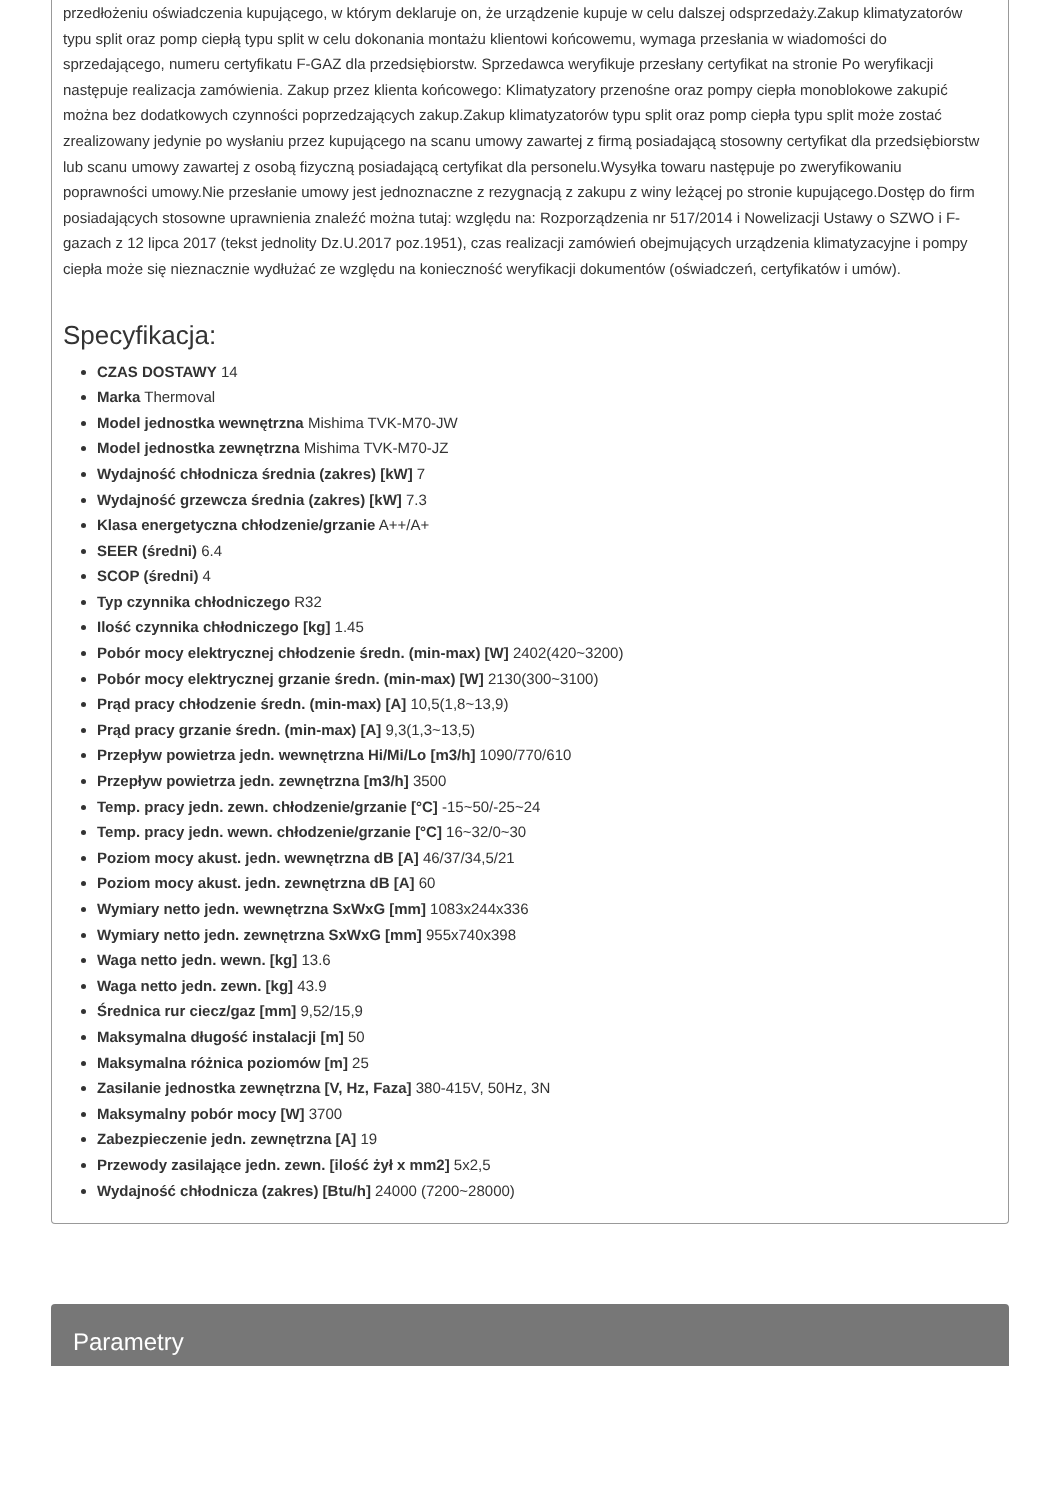przedłożeniu oświadczenia kupującego, w którym deklaruje on, że urządzenie kupuje w celu dalszej odsprzedaży.Zakup klimatyzatorów typu split oraz pomp ciepłą typu split w celu dokonania montażu klientowi końcowemu, wymaga przesłania w wiadomości do sprzedającego, numeru certyfikatu F-GAZ dla przedsiębiorstw. Sprzedawca weryfikuje przesłany certyfikat na stronie Po weryfikacji następuje realizacja zamówienia. Zakup przez klienta końcowego: Klimatyzatory przenośne oraz pompy ciepła monoblokowe zakupić można bez dodatkowych czynności poprzedzających zakup.Zakup klimatyzatorów typu split oraz pomp ciepła typu split może zostać zrealizowany jedynie po wysłaniu przez kupującego na scanu umowy zawartej z firmą posiadającą stosowny certyfikat dla przedsiębiorstw lub scanu umowy zawartej z osobą fizyczną posiadającą certyfikat dla personelu.Wysyłka towaru następuje po zweryfikowaniu poprawności umowy.Nie przesłanie umowy jest jednoznaczne z rezygnacją z zakupu z winy leżącej po stronie kupującego.Dostęp do firm posiadających stosowne uprawnienia znaleźć można tutaj: względu na: Rozporządzenia nr 517/2014 i Nowelizacji Ustawy o SZWO i F-gazach z 12 lipca 2017 (tekst jednolity Dz.U.2017 poz.1951), czas realizacji zamówień obejmujących urządzenia klimatyzacyjne i pompy ciepła może się nieznacznie wydłużać ze względu na konieczność weryfikacji dokumentów (oświadczeń, certyfikatów i umów).
Specyfikacja:
CZAS DOSTAWY 14
Marka Thermoval
Model jednostka wewnętrzna Mishima TVK-M70-JW
Model jednostka zewnętrzna Mishima TVK-M70-JZ
Wydajność chłodnicza średnia (zakres) [kW] 7
Wydajność grzewcza średnia (zakres) [kW] 7.3
Klasa energetyczna chłodzenie/grzanie A++/A+
SEER (średni) 6.4
SCOP (średni) 4
Typ czynnika chłodniczego R32
Ilość czynnika chłodniczego [kg] 1.45
Pobór mocy elektrycznej chłodzenie średn. (min-max) [W] 2402(420~3200)
Pobór mocy elektrycznej grzanie średn. (min-max) [W] 2130(300~3100)
Prąd pracy chłodzenie średn. (min-max) [A] 10,5(1,8~13,9)
Prąd pracy grzanie średn. (min-max) [A] 9,3(1,3~13,5)
Przepływ powietrza jedn. wewnętrzna Hi/Mi/Lo [m3/h] 1090/770/610
Przepływ powietrza jedn. zewnętrzna [m3/h] 3500
Temp. pracy jedn. zewn. chłodzenie/grzanie [°C] -15~50/-25~24
Temp. pracy jedn. wewn. chłodzenie/grzanie [°C] 16~32/0~30
Poziom mocy akust. jedn. wewnętrzna dB [A] 46/37/34,5/21
Poziom mocy akust. jedn. zewnętrzna dB [A] 60
Wymiary netto jedn. wewnętrzna SxWxG [mm] 1083x244x336
Wymiary netto jedn. zewnętrzna SxWxG [mm] 955x740x398
Waga netto jedn. wewn. [kg] 13.6
Waga netto jedn. zewn. [kg] 43.9
Średnica rur ciecz/gaz [mm] 9,52/15,9
Maksymalna długość instalacji [m] 50
Maksymalna różnica poziomów [m] 25
Zasilanie jednostka zewnętrzna [V, Hz, Faza] 380-415V, 50Hz, 3N
Maksymalny pobór mocy [W] 3700
Zabezpieczenie jedn. zewnętrzna [A] 19
Przewody zasilające jedn. zewn. [ilość żył x mm2] 5x2,5
Wydajność chłodnicza (zakres) [Btu/h] 24000 (7200~28000)
Parametry